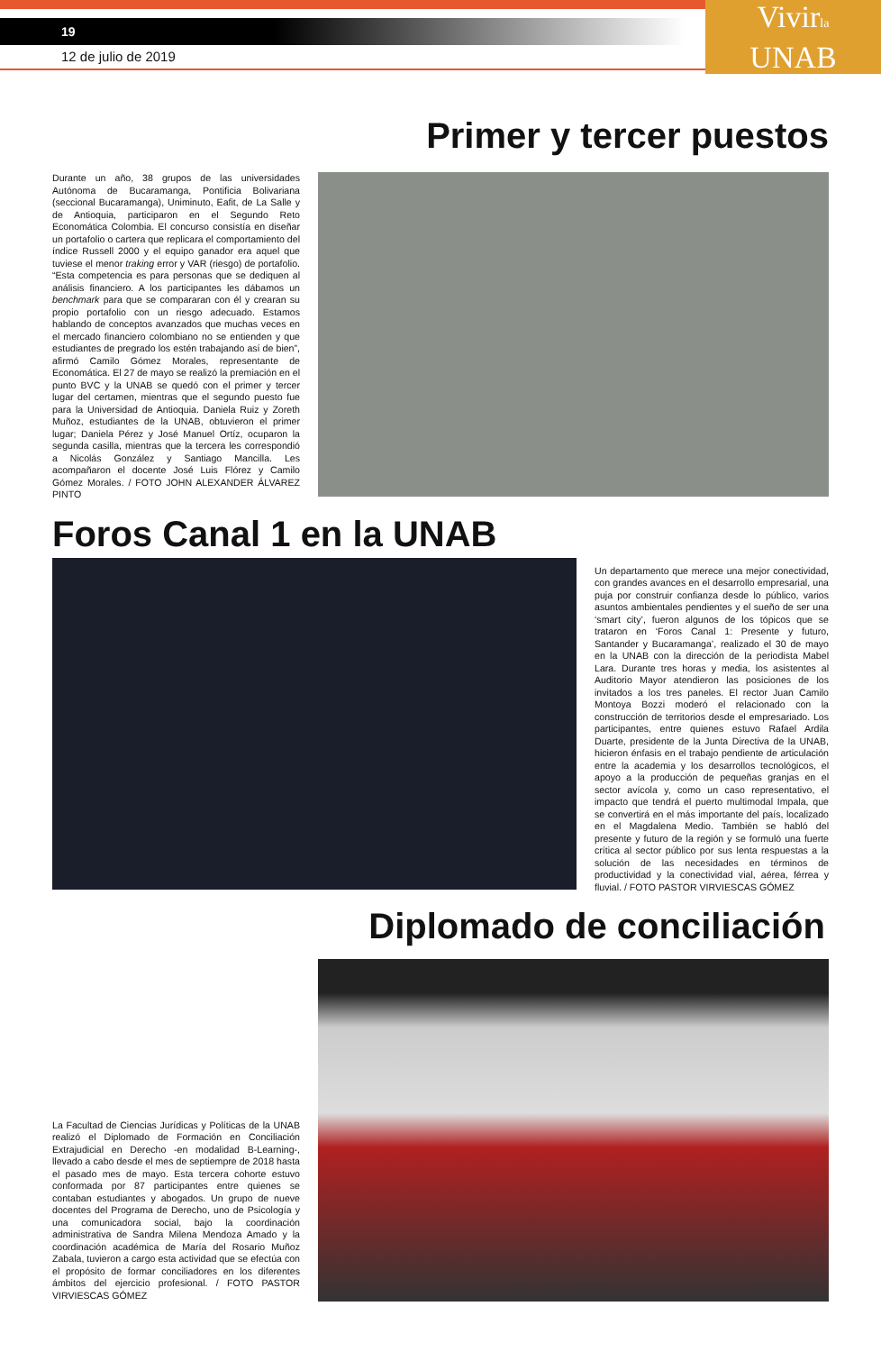Vivirla
UNAB
19
12 de julio de 2019
Primer y tercer puestos
Durante un año, 38 grupos de las universidades Autónoma de Bucaramanga, Pontificia Bolivariana (seccional Bucaramanga), Uniminuto, Eafit, de La Salle y de Antioquia, participaron en el Segundo Reto Economática Colombia. El concurso consistía en diseñar un portafolio o cartera que replicara el comportamiento del índice Russell 2000 y el equipo ganador era aquel que tuviese el menor traking error y VAR (riesgo) de portafolio. “Esta competencia es para personas que se dediquen al análisis financiero. A los participantes les dábamos un benchmark para que se compararan con él y crearan su propio portafolio con un riesgo adecuado. Estamos hablando de conceptos avanzados que muchas veces en el mercado financiero colombiano no se entienden y que estudiantes de pregrado los estén trabajando así de bien”, afirmó Camilo Gómez Morales, representante de Economática. El 27 de mayo se realizó la premiación en el punto BVC y la UNAB se quedó con el primer y tercer lugar del certamen, mientras que el segundo puesto fue para la Universidad de Antioquia. Daniela Ruiz y Zoreth Muñoz, estudiantes de la UNAB, obtuvieron el primer lugar; Daniela Pérez y José Manuel Ortíz, ocuparon la segunda casilla, mientras que la tercera les correspondió a Nicolás González y Santiago Mancilla. Les acompañaron el docente José Luis Flórez y Camilo Gómez Morales. / FOTO JOHN ALEXANDER ÁLVAREZ PINTO
Foros Canal 1 en la UNAB
Un departamento que merece una mejor conectividad, con grandes avances en el desarrollo empresarial, una puja por construir confianza desde lo público, varios asuntos ambientales pendientes y el sueño de ser una ‘smart city’, fueron algunos de los tópicos que se trataron en ‘Foros Canal 1: Presente y futuro, Santander y Bucaramanga’, realizado el 30 de mayo en la UNAB con la dirección de la periodista Mabel Lara. Durante tres horas y media, los asistentes al Auditorio Mayor atendieron las posiciones de los invitados a los tres paneles. El rector Juan Camilo Montoya Bozzi moderó el relacionado con la construcción de territorios desde el empresariado. Los participantes, entre quienes estuvo Rafael Ardila Duarte, presidente de la Junta Directiva de la UNAB, hicieron énfasis en el trabajo pendiente de articulación entre la academia y los desarrollos tecnológicos, el apoyo a la producción de pequeñas granjas en el sector avícola y, como un caso representativo, el impacto que tendrá el puerto multimodal Impala, que se convertirá en el más importante del país, localizado en el Magdalena Medio. También se habló del presente y futuro de la región y se formuló una fuerte crítica al sector público por sus lenta respuestas a la solución de las necesidades en términos de productividad y la conectividad vial, aérea, férrea y fluvial. / FOTO PASTOR VIRVIESCAS GÓMEZ
Diplomado de conciliación
La Facultad de Ciencias Jurídicas y Políticas de la UNAB realizó el Diplomado de Formación en Conciliación Extrajudicial en Derecho -en modalidad B-Learning-, llevado a cabo desde el mes de septiempre de 2018 hasta el pasado mes de mayo. Esta tercera cohorte estuvo conformada por 87 participantes entre quienes se contaban estudiantes y abogados. Un grupo de nueve docentes del Programa de Derecho, uno de Psicología y una comunicadora social, bajo la coordinación administrativa de Sandra Milena Mendoza Amado y la coordinación académica de María del Rosario Muñoz Zabala, tuvieron a cargo esta actividad que se efectúa con el propósito de formar conciliadores en los diferentes ámbitos del ejercicio profesional. / FOTO PASTOR VIRVIESCAS GÓMEZ